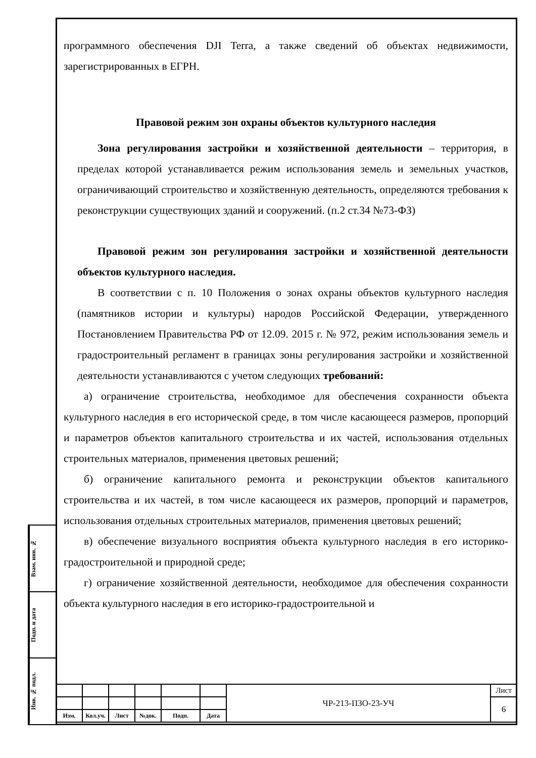программного обеспечения DJI Terra, а также сведений об объектах недвижимости, зарегистрированных в ЕГРН.
Правовой режим зон охраны объектов культурного наследия
Зона регулирования застройки и хозяйственной деятельности – территория, в пределах которой устанавливается режим использования земель и земельных участков, ограничивающий строительство и хозяйственную деятельность, определяются требования к реконструкции существующих зданий и сооружений. (п.2 ст.34 №73-ФЗ)
Правовой режим зон регулирования застройки и хозяйственной деятельности объектов культурного наследия.
В соответствии с п. 10 Положения о зонах охраны объектов культурного наследия (памятников истории и культуры) народов Российской Федерации, утвержденного Постановлением Правительства РФ от 12.09. 2015 г. № 972, режим использования земель и градостроительный регламент в границах зоны регулирования застройки и хозяйственной деятельности устанавливаются с учетом следующих требований:
а) ограничение строительства, необходимое для обеспечения сохранности объекта культурного наследия в его исторической среде, в том числе касающееся размеров, пропорций и параметров объектов капитального строительства и их частей, использования отдельных строительных материалов, применения цветовых решений;
б) ограничение капитального ремонта и реконструкции объектов капитального строительства и их частей, в том числе касающееся их размеров, пропорций и параметров, использования отдельных строительных материалов, применения цветовых решений;
в) обеспечение визуального восприятия объекта культурного наследия в его историко-градостроительной и природной среде;
г) ограничение хозяйственной деятельности, необходимое для обеспечения сохранности объекта культурного наследия в его историко-градостроительной и
Взам. инв. №
Подп. и дата
Инв. № подл.
| | | | | | | ЧР-213-ПЗО-23-УЧ | Лист |
| | | | | | | | 6 |
| Изм. | Кол.уч. | Лист | №док. | Подп. | Дата | | |